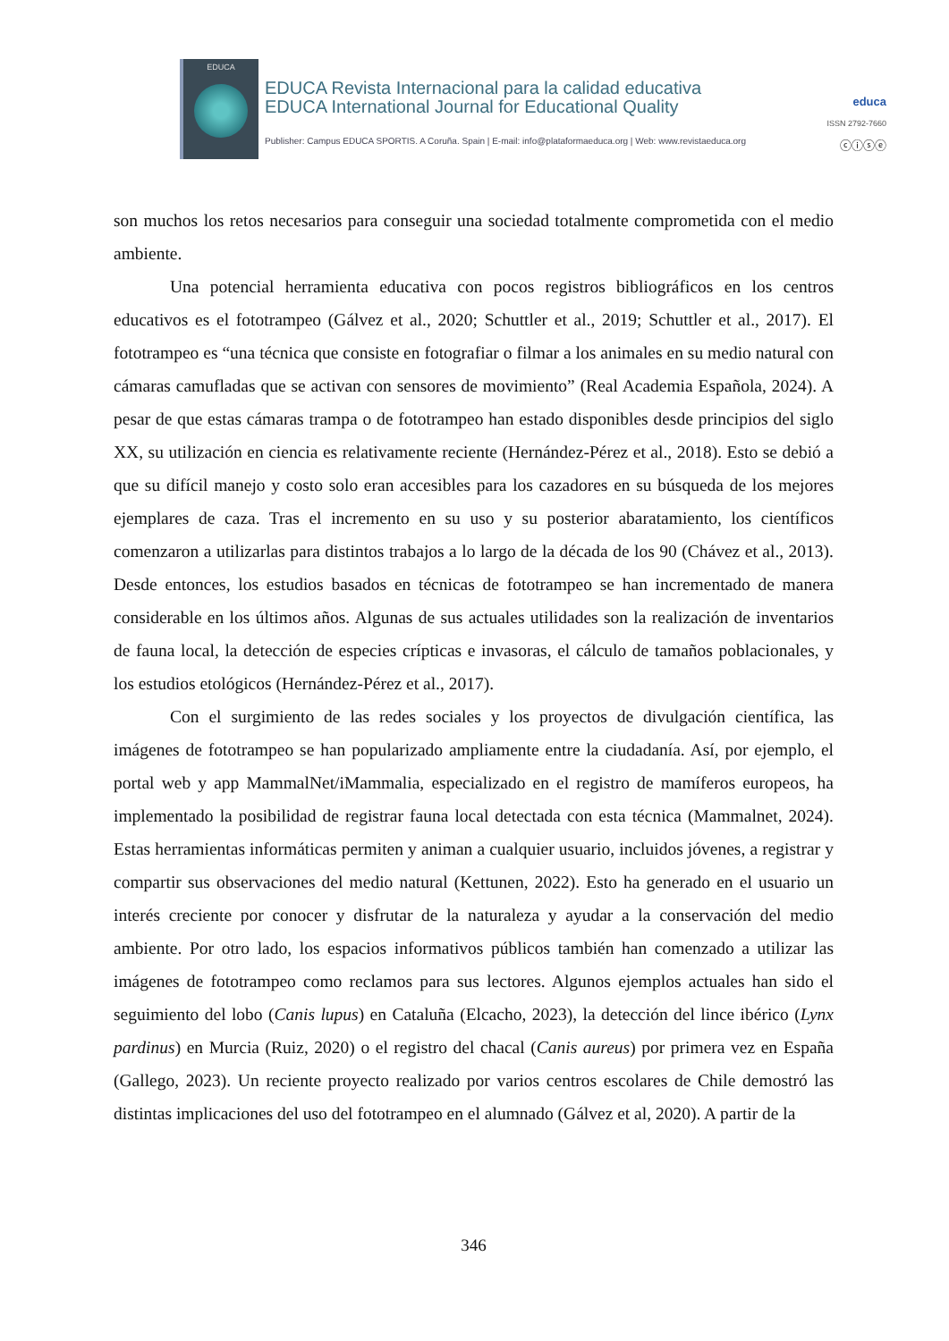EDUCA
EDUCA Revista Internacional para la calidad educativa
EDUCA International Journal for Educational Quality
educa
ISSN 2792-7660
Publisher: Campus EDUCA SPORTIS. A Coruña. Spain | E-mail: info@plataformaeduca.org | Web: www.revistaeduca.org
ⓒⓘⓢⓔ
son muchos los retos necesarios para conseguir una sociedad totalmente comprometida con el medio ambiente.
Una potencial herramienta educativa con pocos registros bibliográficos en los centros educativos es el fototrampeo (Gálvez et al., 2020; Schuttler et al., 2019; Schuttler et al., 2017). El fototrampeo es “una técnica que consiste en fotografiar o filmar a los animales en su medio natural con cámaras camufladas que se activan con sensores de movimiento” (Real Academia Española, 2024). A pesar de que estas cámaras trampa o de fototrampeo han estado disponibles desde principios del siglo XX, su utilización en ciencia es relativamente reciente (Hernández-Pérez et al., 2018). Esto se debió a que su difícil manejo y costo solo eran accesibles para los cazadores en su búsqueda de los mejores ejemplares de caza. Tras el incremento en su uso y su posterior abaratamiento, los científicos comenzaron a utilizarlas para distintos trabajos a lo largo de la década de los 90 (Chávez et al., 2013). Desde entonces, los estudios basados en técnicas de fototrampeo se han incrementado de manera considerable en los últimos años. Algunas de sus actuales utilidades son la realización de inventarios de fauna local, la detección de especies crípticas e invasoras, el cálculo de tamaños poblacionales, y los estudios etológicos (Hernández-Pérez et al., 2017).
Con el surgimiento de las redes sociales y los proyectos de divulgación científica, las imágenes de fototrampeo se han popularizado ampliamente entre la ciudadanía. Así, por ejemplo, el portal web y app MammalNet/iMammalia, especializado en el registro de mamíferos europeos, ha implementado la posibilidad de registrar fauna local detectada con esta técnica (Mammalnet, 2024). Estas herramientas informáticas permiten y animan a cualquier usuario, incluidos jóvenes, a registrar y compartir sus observaciones del medio natural (Kettunen, 2022). Esto ha generado en el usuario un interés creciente por conocer y disfrutar de la naturaleza y ayudar a la conservación del medio ambiente. Por otro lado, los espacios informativos públicos también han comenzado a utilizar las imágenes de fototrampeo como reclamos para sus lectores. Algunos ejemplos actuales han sido el seguimiento del lobo (Canis lupus) en Cataluña (Elcacho, 2023), la detección del lince ibérico (Lynx pardinus) en Murcia (Ruiz, 2020) o el registro del chacal (Canis aureus) por primera vez en España (Gallego, 2023). Un reciente proyecto realizado por varios centros escolares de Chile demostró las distintas implicaciones del uso del fototrampeo en el alumnado (Gálvez et al, 2020). A partir de la
346